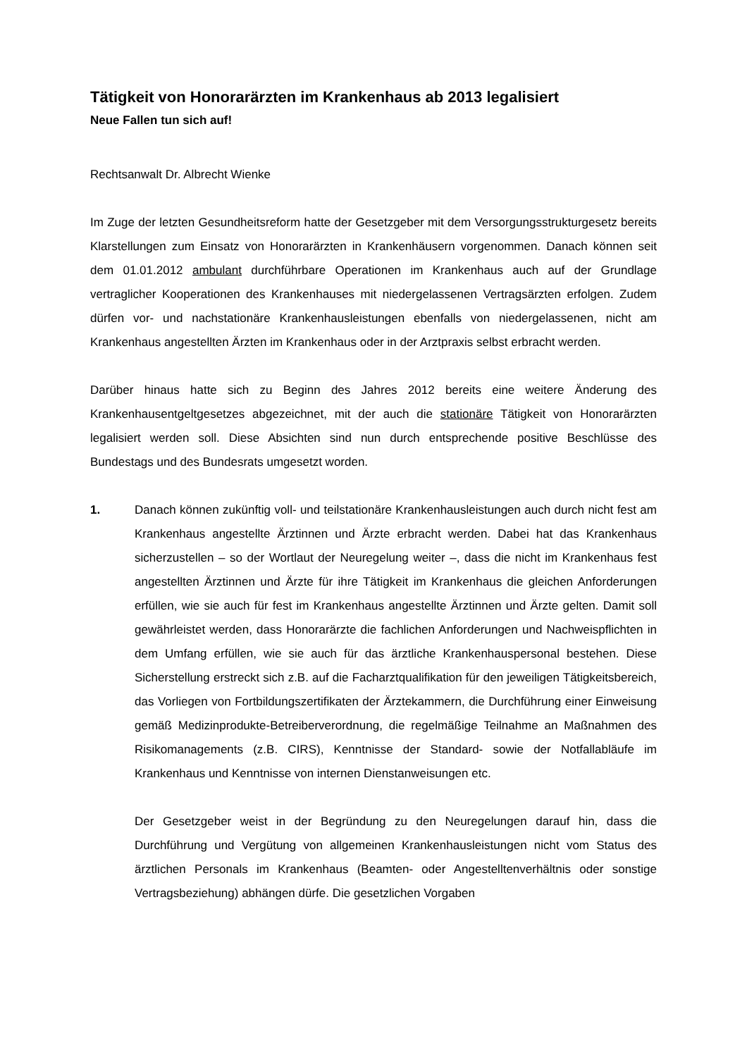Tätigkeit von Honorarärzten im Krankenhaus ab 2013 legalisiert
Neue Fallen tun sich auf!
Rechtsanwalt Dr. Albrecht Wienke
Im Zuge der letzten Gesundheitsreform hatte der Gesetzgeber mit dem Versorgungsstrukturgesetz bereits Klarstellungen zum Einsatz von Honorarärzten in Krankenhäusern vorgenommen. Danach können seit dem 01.01.2012 ambulant durchführbare Operationen im Krankenhaus auch auf der Grundlage vertraglicher Kooperationen des Krankenhauses mit niedergelassenen Vertragsärzten erfolgen. Zudem dürfen vor- und nachstationäre Krankenhausleistungen ebenfalls von niedergelassenen, nicht am Krankenhaus angestellten Ärzten im Krankenhaus oder in der Arztpraxis selbst erbracht werden.
Darüber hinaus hatte sich zu Beginn des Jahres 2012 bereits eine weitere Änderung des Krankenhausentgeltgesetzes abgezeichnet, mit der auch die stationäre Tätigkeit von Honorarärzten legalisiert werden soll. Diese Absichten sind nun durch entsprechende positive Beschlüsse des Bundestags und des Bundesrats umgesetzt worden.
1. Danach können zukünftig voll- und teilstationäre Krankenhausleistungen auch durch nicht fest am Krankenhaus angestellte Ärztinnen und Ärzte erbracht werden. Dabei hat das Krankenhaus sicherzustellen – so der Wortlaut der Neuregelung weiter –, dass die nicht im Krankenhaus fest angestellten Ärztinnen und Ärzte für ihre Tätigkeit im Krankenhaus die gleichen Anforderungen erfüllen, wie sie auch für fest im Krankenhaus angestellte Ärztinnen und Ärzte gelten. Damit soll gewährleistet werden, dass Honorarärzte die fachlichen Anforderungen und Nachweispflichten in dem Umfang erfüllen, wie sie auch für das ärztliche Krankenhauspersonal bestehen. Diese Sicherstellung erstreckt sich z.B. auf die Facharztqualifikation für den jeweiligen Tätigkeitsbereich, das Vorliegen von Fortbildungszertifikaten der Ärztekammern, die Durchführung einer Einweisung gemäß Medizinprodukte-Betreiberverordnung, die regelmäßige Teilnahme an Maßnahmen des Risikomanagements (z.B. CIRS), Kenntnisse der Standard- sowie der Notfallabläufe im Krankenhaus und Kenntnisse von internen Dienstanweisungen etc.
Der Gesetzgeber weist in der Begründung zu den Neuregelungen darauf hin, dass die Durchführung und Vergütung von allgemeinen Krankenhausleistungen nicht vom Status des ärztlichen Personals im Krankenhaus (Beamten- oder Angestelltenverhältnis oder sonstige Vertragsbeziehung) abhängen dürfe. Die gesetzlichen Vorgaben